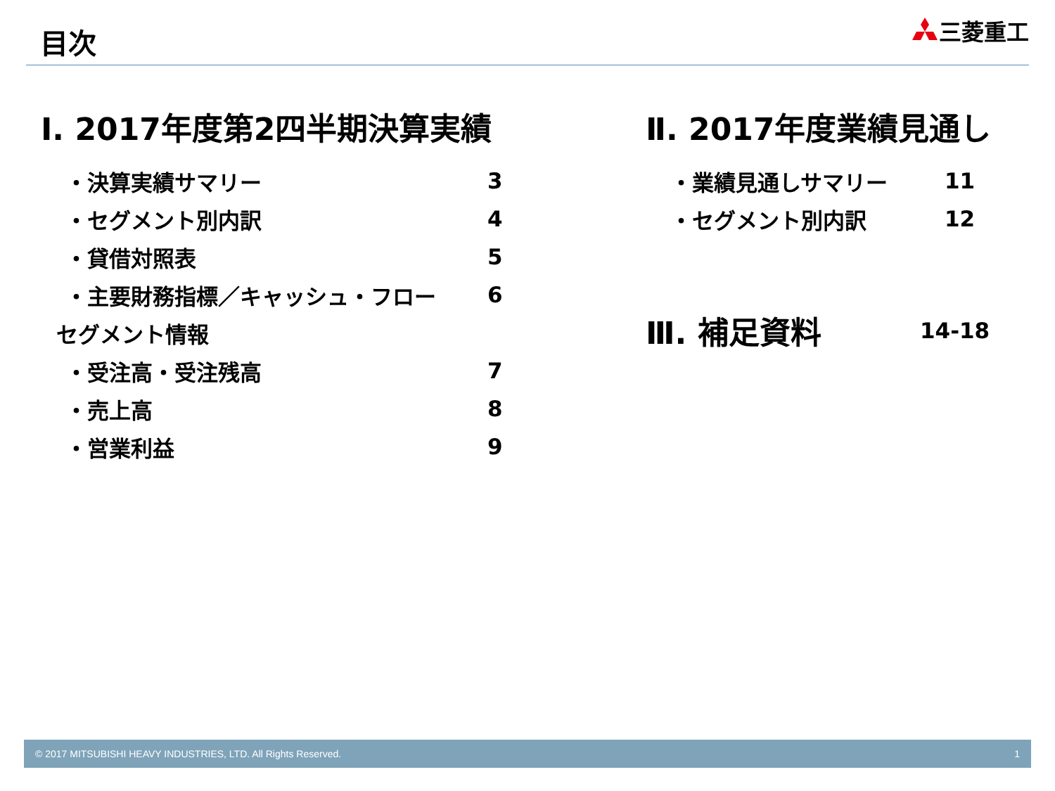目次
三菱重工
Ⅰ. 2017年度第2四半期決算実績
・決算実績サマリー 3
・セグメント別内訳 4
・貸借対照表 5
・主要財務指標／キャッシュ・フロー 6
セグメント情報
・受注高・受注残高 7
・売上高 8
・営業利益 9
Ⅱ. 2017年度業績見通し
・業績見通しサマリー 11
・セグメント別内訳 12
Ⅲ. 補足資料
14-18
© 2017 MITSUBISHI HEAVY INDUSTRIES, LTD. All Rights Reserved. 1